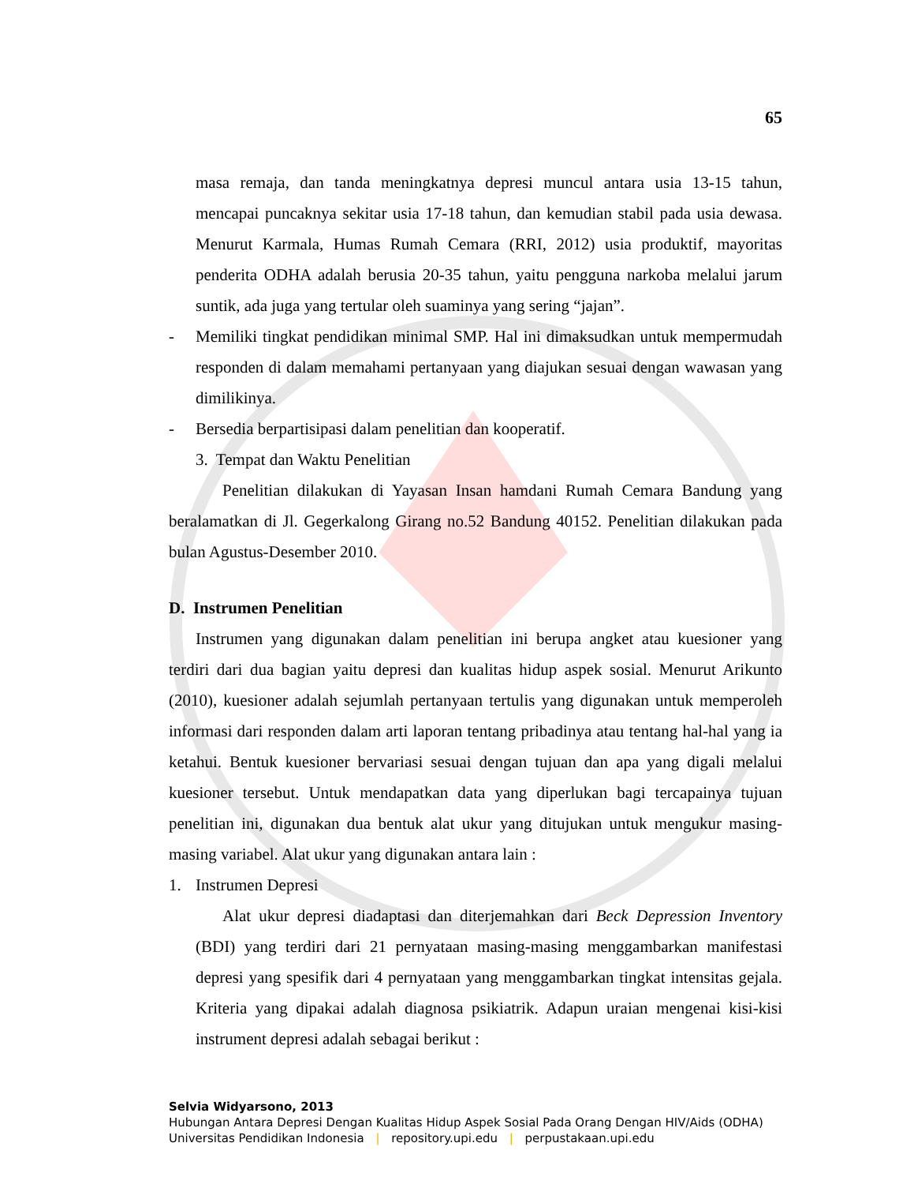65
masa remaja, dan tanda meningkatnya depresi muncul antara usia 13-15 tahun, mencapai puncaknya sekitar usia 17-18 tahun, dan kemudian stabil pada usia dewasa. Menurut Karmala, Humas Rumah Cemara (RRI, 2012) usia produktif, mayoritas penderita ODHA adalah berusia 20-35 tahun, yaitu pengguna narkoba melalui jarum suntik, ada juga yang tertular oleh suaminya yang sering “jajan”.
- Memiliki tingkat pendidikan minimal SMP. Hal ini dimaksudkan untuk mempermudah responden di dalam memahami pertanyaan yang diajukan sesuai dengan wawasan yang dimilikinya.
- Bersedia berpartisipasi dalam penelitian dan kooperatif.
3. Tempat dan Waktu Penelitian
Penelitian dilakukan di Yayasan Insan hamdani Rumah Cemara Bandung yang beralamatkan di Jl. Gegerkalong Girang no.52 Bandung 40152. Penelitian dilakukan pada bulan Agustus-Desember 2010.
D. Instrumen Penelitian
Instrumen yang digunakan dalam penelitian ini berupa angket atau kuesioner yang terdiri dari dua bagian yaitu depresi dan kualitas hidup aspek sosial. Menurut Arikunto (2010), kuesioner adalah sejumlah pertanyaan tertulis yang digunakan untuk memperoleh informasi dari responden dalam arti laporan tentang pribadinya atau tentang hal-hal yang ia ketahui. Bentuk kuesioner bervariasi sesuai dengan tujuan dan apa yang digali melalui kuesioner tersebut. Untuk mendapatkan data yang diperlukan bagi tercapainya tujuan penelitian ini, digunakan dua bentuk alat ukur yang ditujukan untuk mengukur masing-masing variabel. Alat ukur yang digunakan antara lain :
1. Instrumen Depresi
Alat ukur depresi diadaptasi dan diterjemahkan dari Beck Depression Inventory (BDI) yang terdiri dari 21 pernyataan masing-masing menggambarkan manifestasi depresi yang spesifik dari 4 pernyataan yang menggambarkan tingkat intensitas gejala. Kriteria yang dipakai adalah diagnosa psikiatrik. Adapun uraian mengenai kisi-kisi instrument depresi adalah sebagai berikut :
Selvia Widyarsono, 2013
Hubungan Antara Depresi Dengan Kualitas Hidup Aspek Sosial Pada Orang Dengan HIV/Aids (ODHA)
Universitas Pendidikan Indonesia | repository.upi.edu | perpustakaan.upi.edu